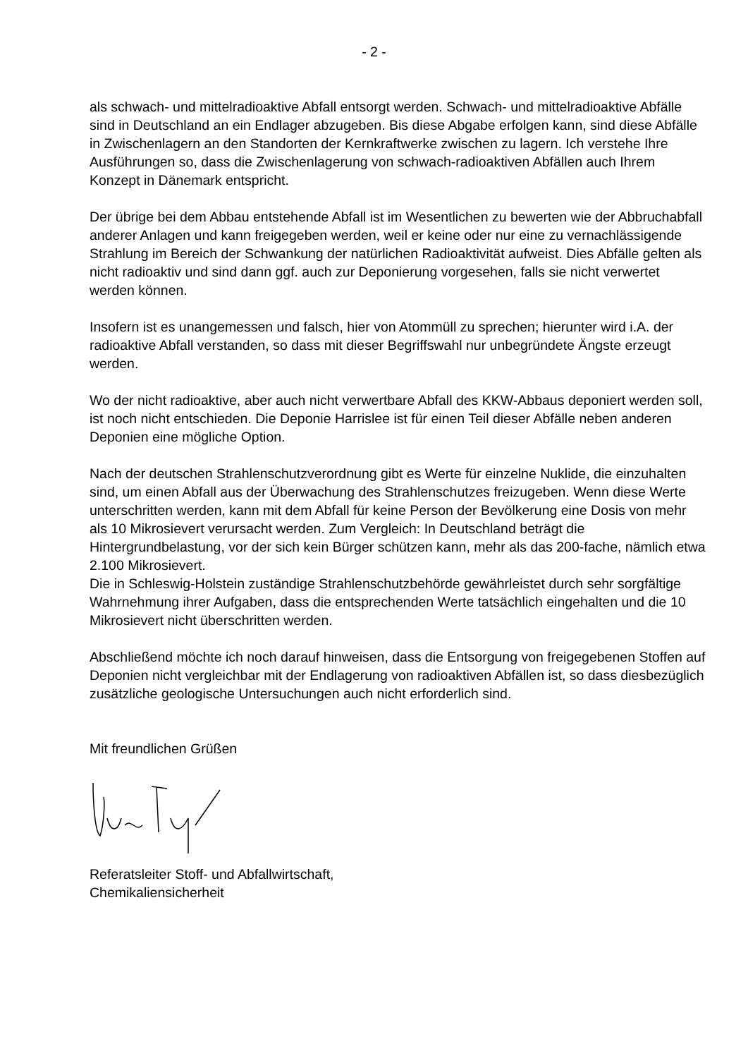- 2 -
als schwach- und mittelradioaktive Abfall entsorgt werden. Schwach- und mittelradioaktive Abfälle sind in Deutschland an ein Endlager abzugeben. Bis diese Abgabe erfolgen kann, sind diese Abfälle in Zwischenlagern an den Standorten der Kernkraftwerke zwischen zu lagern. Ich verstehe Ihre Ausführungen so, dass die Zwischenlagerung von schwach-radioaktiven Abfällen auch Ihrem Konzept in Dänemark entspricht.
Der übrige bei dem Abbau entstehende Abfall ist im Wesentlichen zu bewerten wie der Abbruchabfall anderer Anlagen und kann freigegeben werden, weil er keine oder nur eine zu vernachlässigende Strahlung im Bereich der Schwankung der natürlichen Radioaktivität aufweist. Dies Abfälle gelten als nicht radioaktiv und sind dann ggf. auch zur Deponierung vorgesehen, falls sie nicht verwertet werden können.
Insofern ist es unangemessen und falsch, hier von Atommüll zu sprechen; hierunter wird i.A. der radioaktive Abfall verstanden, so dass mit dieser Begriffswahl nur unbegründete Ängste erzeugt werden.
Wo der nicht radioaktive, aber auch nicht verwertbare Abfall des KKW-Abbaus deponiert werden soll, ist noch nicht entschieden. Die Deponie Harrislee ist für einen Teil dieser Abfälle neben anderen Deponien eine mögliche Option.
Nach der deutschen Strahlenschutzverordnung gibt es Werte für einzelne Nuklide, die einzuhalten sind, um einen Abfall aus der Überwachung des Strahlenschutzes freizugeben. Wenn diese Werte unterschritten werden, kann mit dem Abfall für keine Person der Bevölkerung eine Dosis von mehr als 10 Mikrosievert verursacht werden. Zum Vergleich: In Deutschland beträgt die Hintergrundbelastung, vor der sich kein Bürger schützen kann, mehr als das 200-fache, nämlich etwa 2.100 Mikrosievert.
Die in Schleswig-Holstein zuständige Strahlenschutzbehörde gewährleistet durch sehr sorgfältige Wahrnehmung ihrer Aufgaben, dass die entsprechenden Werte tatsächlich eingehalten und die 10 Mikrosievert nicht überschritten werden.
Abschließend möchte ich noch darauf hinweisen, dass die Entsorgung von freigegebenen Stoffen auf Deponien nicht vergleichbar mit der Endlagerung von radioaktiven Abfällen ist, so dass diesbezüglich zusätzliche geologische Untersuchungen auch nicht erforderlich sind.
Mit freundlichen Grüßen
Referatsleiter Stoff- und Abfallwirtschaft,
Chemikaliensicherheit